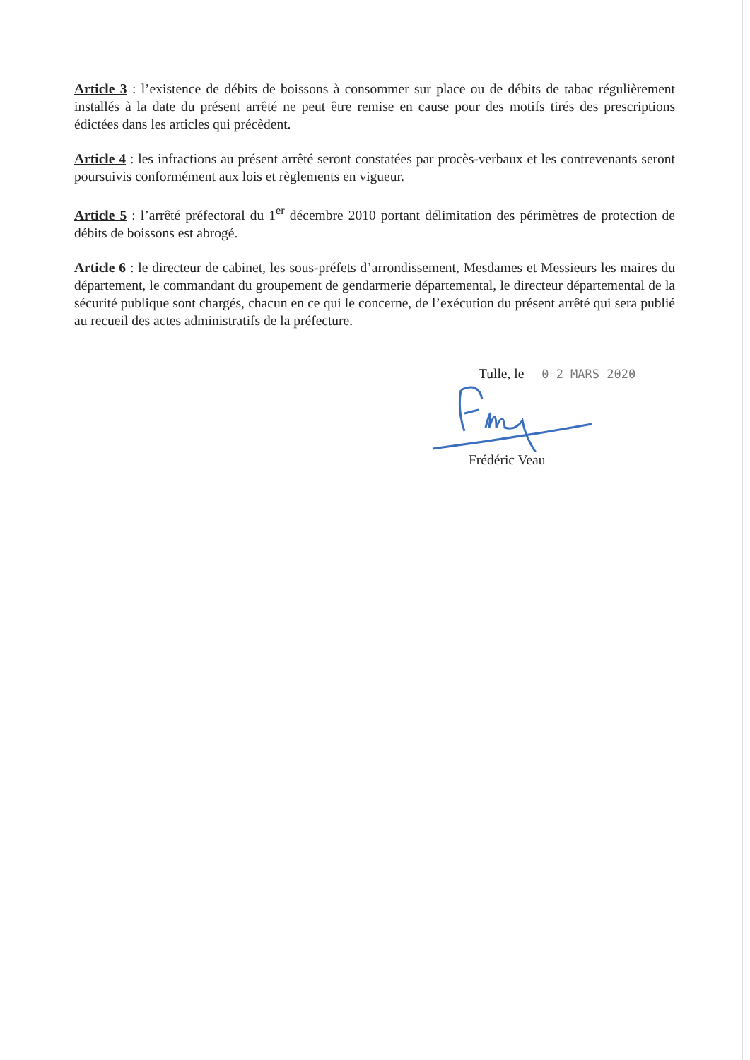Article 3 : l’existence de débits de boissons à consommer sur place ou de débits de tabac régulièrement installés à la date du présent arrêté ne peut être remise en cause pour des motifs tirés des prescriptions édictées dans les articles qui précèdent.
Article 4 : les infractions au présent arrêté seront constatées par procès-verbaux et les contrevenants seront poursuivis conformément aux lois et règlements en vigueur.
Article 5 : l’arrêté préfectoral du 1<sup>er</sup> décembre 2010 portant délimitation des périmètres de protection de débits de boissons est abrogé.
Article 6 : le directeur de cabinet, les sous-préfets d’arrondissement, Mesdames et Messieurs les maires du département, le commandant du groupement de gendarmerie départemental, le directeur départemental de la sécurité publique sont chargés, chacun en ce qui le concerne, de l’exécution du présent arrêté qui sera publié au recueil des actes administratifs de la préfecture.
Tulle, le 0 2 MARS 2020
Frédéric Veau